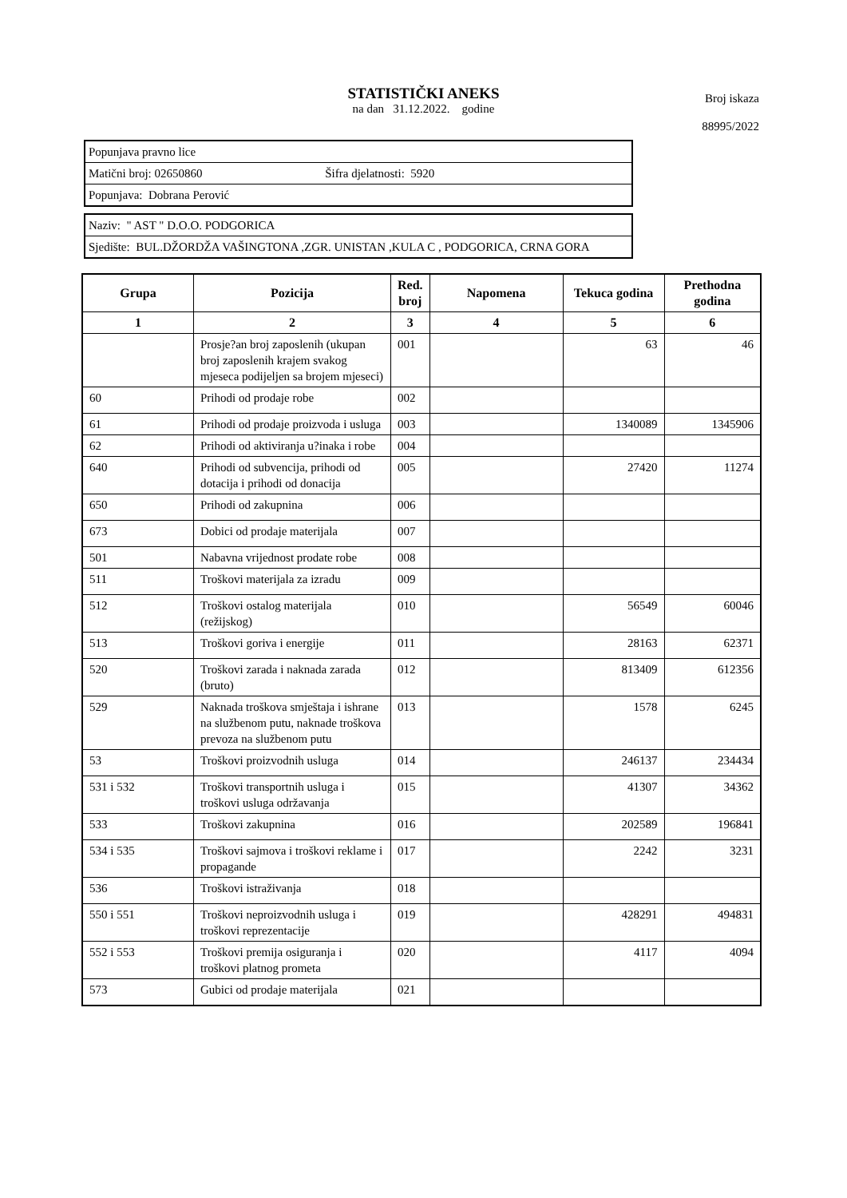STATISTIČKI ANEKS
na dan 31.12.2022. godine
Broj iskaza
88995/2022
| Popunjava pravno lice |
| Matični broj: 02650860 Šifra djelatnosti: 5920 |
| Popunjava: Dobrana Perović |
| Naziv: " AST " D.O.O. PODGORICA |
| Sjedište: BUL.DŽORDŽA VAŠINGTONA ,ZGR. UNISTAN ,KULA C , PODGORICA, CRNA GORA |
| Grupa | Pozicija | Red. broj | Napomena | Tekuca godina | Prethodna godina |
| --- | --- | --- | --- | --- | --- |
| 1 | 2 | 3 | 4 | 5 | 6 |
| | Prosje?an broj zaposlenih (ukupan broj zaposlenih krajem svakog mjeseca podijeljen sa brojem mjeseci) | 001 | | 63 | 46 |
| 60 | Prihodi od prodaje robe | 002 | | | |
| 61 | Prihodi od prodaje proizvoda i usluga | 003 | | 1340089 | 1345906 |
| 62 | Prihodi od aktiviranja u?inaka i robe | 004 | | | |
| 640 | Prihodi od subvencija, prihodi od dotacija i prihodi od donacija | 005 | | 27420 | 11274 |
| 650 | Prihodi od zakupnina | 006 | | | |
| 673 | Dobici od prodaje materijala | 007 | | | |
| 501 | Nabavna vrijednost prodate robe | 008 | | | |
| 511 | Troškovi materijala za izradu | 009 | | | |
| 512 | Troškovi ostalog materijala (režijskog) | 010 | | 56549 | 60046 |
| 513 | Troškovi goriva i energije | 011 | | 28163 | 62371 |
| 520 | Troškovi zarada i naknada zarada (bruto) | 012 | | 813409 | 612356 |
| 529 | Naknada troškova smještaja i ishrane na službenom putu, naknade troškova prevoza na službenom putu | 013 | | 1578 | 6245 |
| 53 | Troškovi proizvodnih usluga | 014 | | 246137 | 234434 |
| 531 i 532 | Troškovi transportnih usluga i troškovi usluga održavanja | 015 | | 41307 | 34362 |
| 533 | Troškovi zakupnina | 016 | | 202589 | 196841 |
| 534 i 535 | Troškovi sajmova i troškovi reklame i propagande | 017 | | 2242 | 3231 |
| 536 | Troškovi istraživanja | 018 | | | |
| 550 i 551 | Troškovi neproizvodnih usluga i troškovi reprezentacije | 019 | | 428291 | 494831 |
| 552 i 553 | Troškovi premija osiguranja i troškovi platnog prometa | 020 | | 4117 | 4094 |
| 573 | Gubici od prodaje materijala | 021 | | | |